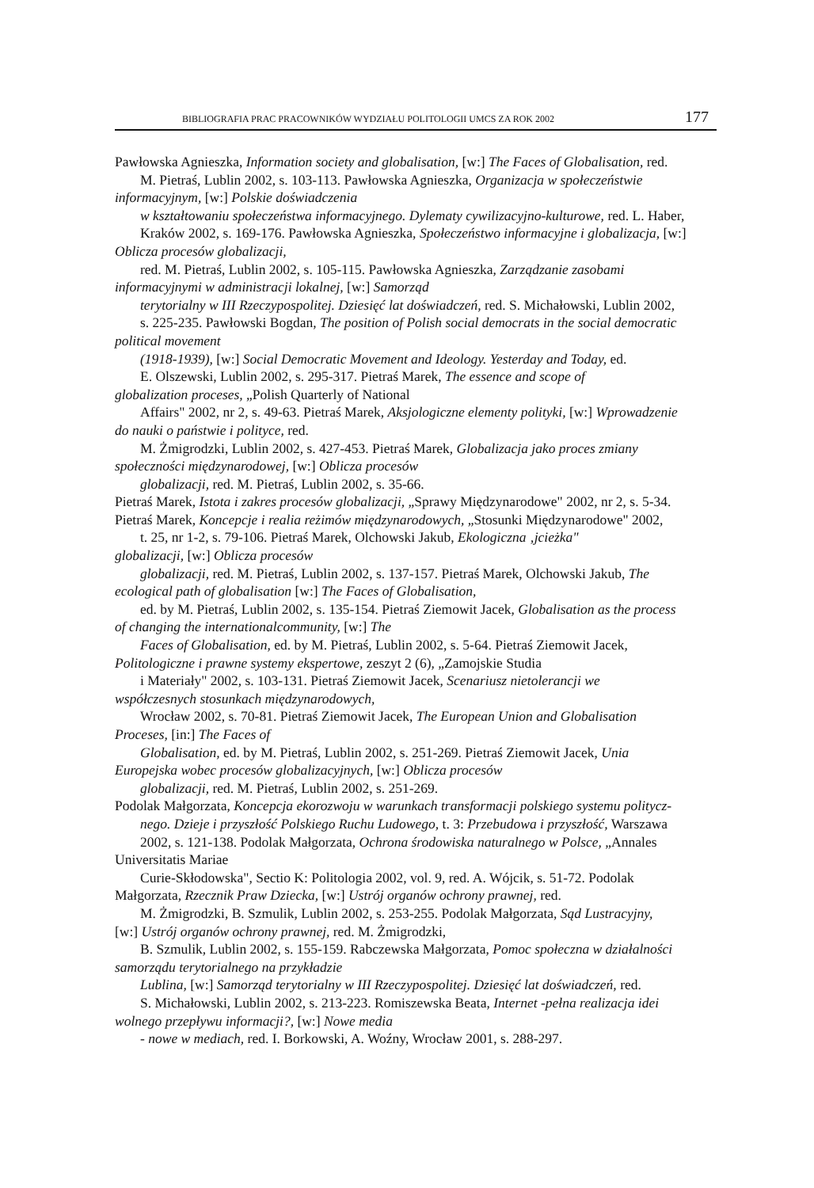BIBLIOGRAFIA PRAC PRACOWNIKÓW WYDZIAŁU POLITOLOGII UMCS ZA ROK 2002 177
Pawłowska Agnieszka, Information society and globalisation, [w:] The Faces of Globalisation, red.
M. Pietraś, Lublin 2002, s. 103-113. Pawłowska Agnieszka, Organizacja w społeczeństwie
informacyjnym, [w:] Polskie doświadczenia
w kształtowaniu społeczeństwa informacyjnego. Dylematy cywilizacyjno-kulturowe, red. L. Haber,
Kraków 2002, s. 169-176. Pawłowska Agnieszka, Społeczeństwo informacyjne i globalizacja, [w:]
Oblicza procesów globalizacji,
red. M. Pietraś, Lublin 2002, s. 105-115. Pawłowska Agnieszka, Zarządzanie zasobami
informacyjnymi w administracji lokalnej, [w:] Samorząd
terytorialny w III Rzeczypospolitej. Dziesięć lat doświadczeń, red. S. Michałowski, Lublin 2002,
s. 225-235. Pawłowski Bogdan, The position of Polish social democrats in the social democratic
political movement
(1918-1939), [w:] Social Democratic Movement and Ideology. Yesterday and Today, ed.
E. Olszewski, Lublin 2002, s. 295-317. Pietraś Marek, The essence and scope of
globalization proceses, „Polish Quarterly of National
Affairs" 2002, nr 2, s. 49-63. Pietraś Marek, Aksjologiczne elementy polityki, [w:] Wprowadzenie
do nauki o państwie i polityce, red.
M. Żmigrodzki, Lublin 2002, s. 427-453. Pietraś Marek, Globalizacja jako proces zmiany
społeczności międzynarodowej, [w:] Oblicza procesów
globalizacji, red. M. Pietraś, Lublin 2002, s. 35-66.
Pietraś Marek, Istota i zakres procesów globalizacji, „Sprawy Międzynarodowe" 2002, nr 2, s. 5-34.
Pietraś Marek, Koncepcje i realia reżimów międzynarodowych, „Stosunki Międzynarodowe" 2002,
t. 25, nr 1-2, s. 79-106. Pietraś Marek, Olchowski Jakub, Ekologiczna ‚jcieżka"
globalizacji, [w:] Oblicza procesów
globalizacji, red. M. Pietraś, Lublin 2002, s. 137-157. Pietraś Marek, Olchowski Jakub, The
ecological path of globalisation [w:] The Faces of Globalisation,
ed. by M. Pietraś, Lublin 2002, s. 135-154. Pietraś Ziemowit Jacek, Globalisation as the process
of changing the internationalcommunity, [w:] The
Faces of Globalisation, ed. by M. Pietraś, Lublin 2002, s. 5-64. Pietraś Ziemowit Jacek,
Politologiczne i prawne systemy ekspertowe, zeszyt 2 (6), „Zamojskie Studia
i Materiały" 2002, s. 103-131. Pietraś Ziemowit Jacek, Scenariusz nietolerancji we
współczesnych stosunkach międzynarodowych,
Wrocław 2002, s. 70-81. Pietraś Ziemowit Jacek, The European Union and Globalisation
Proceses, [in:] The Faces of
Globalisation, ed. by M. Pietraś, Lublin 2002, s. 251-269. Pietraś Ziemowit Jacek, Unia
Europejska wobec procesów globalizacyjnych, [w:] Oblicza procesów
globalizacji, red. M. Pietraś, Lublin 2002, s. 251-269.
Podolak Małgorzata, Koncepcja ekorozwoju w warunkach transformacji polskiego systemu politycz-
nego. Dzieje i przyszłość Polskiego Ruchu Ludowego, t. 3: Przebudowa i przyszłość, Warszawa
2002, s. 121-138. Podolak Małgorzata, Ochrona środowiska naturalnego w Polsce, „Annales
Universitatis Mariae
Curie-Skłodowska", Sectio K: Politologia 2002, vol. 9, red. A. Wójcik, s. 51-72. Podolak
Małgorzata, Rzecznik Praw Dziecka, [w:] Ustrój organów ochrony prawnej, red.
M. Żmigrodzki, B. Szmulik, Lublin 2002, s. 253-255. Podolak Małgorzata, Sąd Lustracyjny,
[w:] Ustrój organów ochrony prawnej, red. M. Żmigrodzki,
B. Szmulik, Lublin 2002, s. 155-159. Rabczewska Małgorzata, Pomoc społeczna w działalności
samorządu terytorialnego na przykładzie
Lublina, [w:] Samorząd terytorialny w III Rzeczypospolitej. Dziesięć lat doświadczeń, red.
S. Michałowski, Lublin 2002, s. 213-223. Romiszewska Beata, Internet -pełna realizacja idei
wolnego przepływu informacji?, [w:] Nowe media
- nowe w mediach, red. I. Borkowski, A. Woźny, Wrocław 2001, s. 288-297.